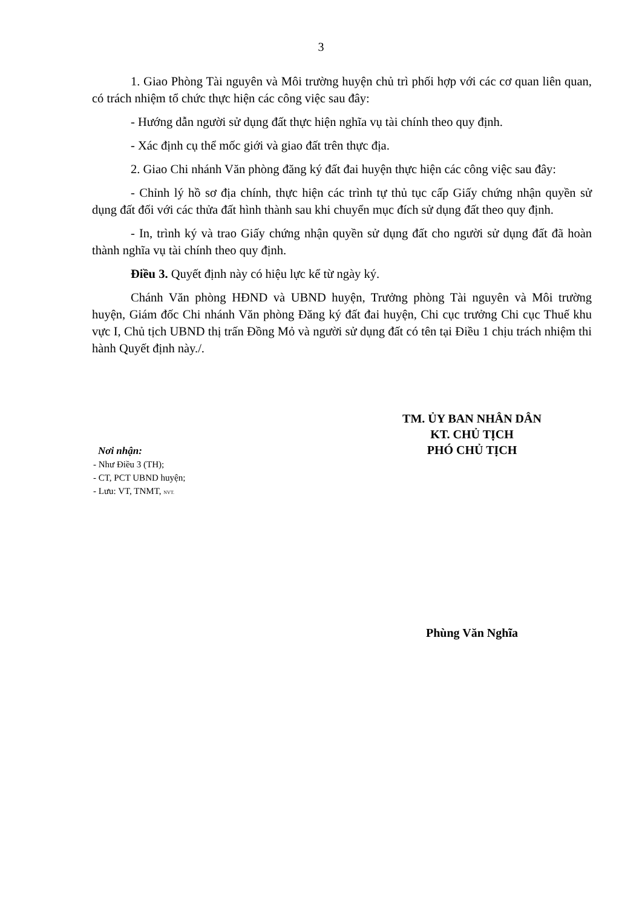3
1. Giao Phòng Tài nguyên và Môi trường huyện chủ trì phối hợp với các cơ quan liên quan, có trách nhiệm tổ chức thực hiện các công việc sau đây:
- Hướng dẫn người sử dụng đất thực hiện nghĩa vụ tài chính theo quy định.
- Xác định cụ thể mốc giới và giao đất trên thực địa.
2. Giao Chi nhánh Văn phòng đăng ký đất đai huyện thực hiện các công việc sau đây:
- Chỉnh lý hồ sơ địa chính, thực hiện các trình tự thủ tục cấp Giấy chứng nhận quyền sử dụng đất đối với các thửa đất hình thành sau khi chuyển mục đích sử dụng đất theo quy định.
- In, trình ký và trao Giấy chứng nhận quyền sử dụng đất cho người sử dụng đất đã hoàn thành nghĩa vụ tài chính theo quy định.
Điều 3. Quyết định này có hiệu lực kể từ ngày ký.
Chánh Văn phòng HĐND và UBND huyện, Trưởng phòng Tài nguyên và Môi trường huyện, Giám đốc Chi nhánh Văn phòng Đăng ký đất đai huyện, Chi cục trưởng Chi cục Thuế khu vực I, Chủ tịch UBND thị trấn Đồng Mỏ và người sử dụng đất có tên tại Điều 1 chịu trách nhiệm thi hành Quyết định này./.
Nơi nhận:
- Như Điều 3 (TH);
- CT, PCT UBND huyện;
- Lưu: VT, TNMT, NVT.
TM. ỦY BAN NHÂN DÂN
KT. CHỦ TỊCH
PHÓ CHỦ TỊCH
Phùng Văn Nghĩa